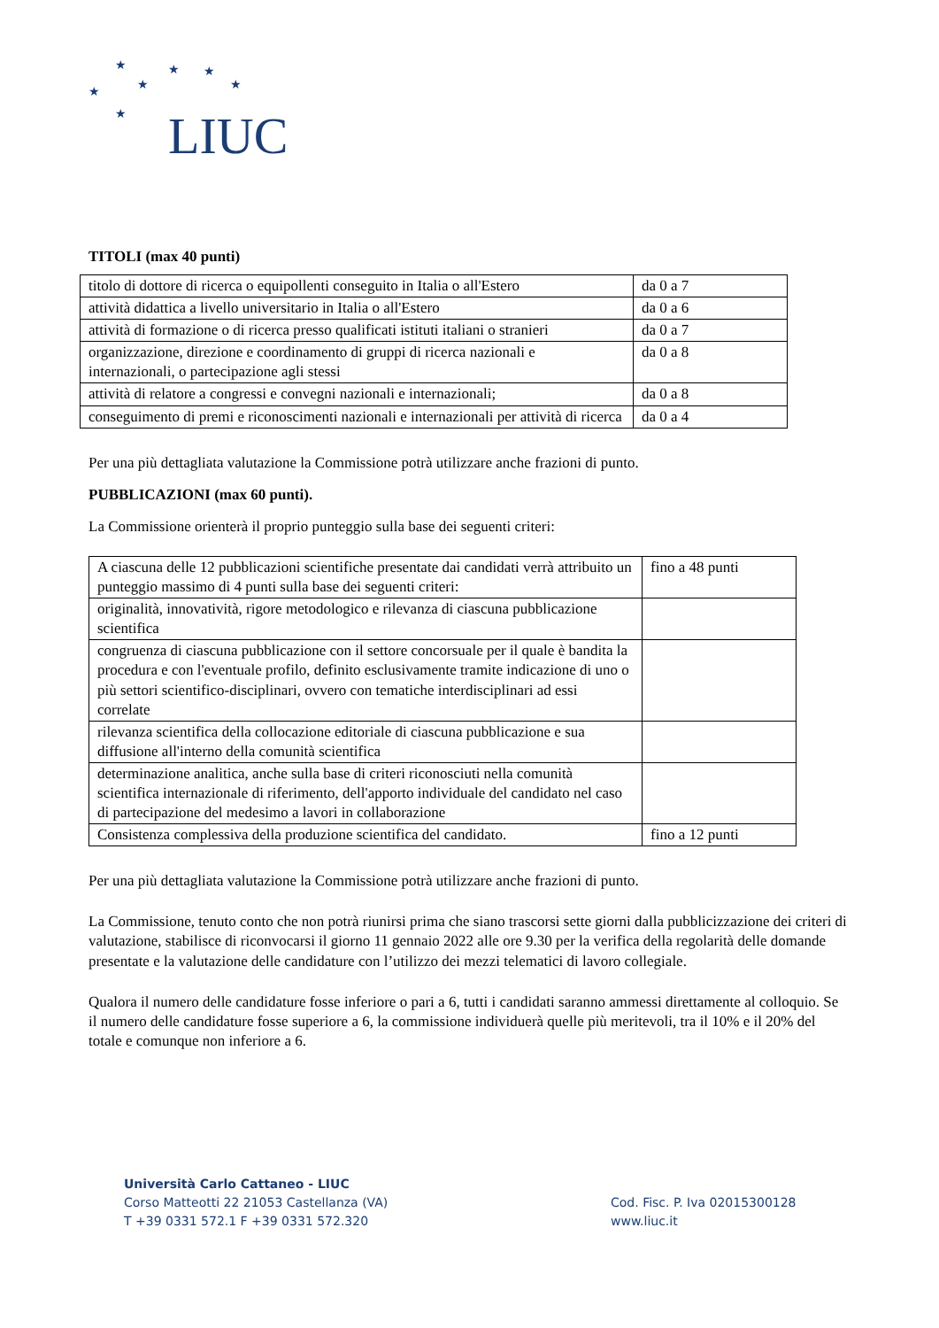★ ★ ★
★ ★ ★
★ LIUC
TITOLI (max 40 punti)
| titolo di dottore di ricerca o equipollenti conseguito in Italia o all'Estero | da 0 a 7 |
| attività didattica a livello universitario in Italia o all'Estero | da 0 a 6 |
| attività di formazione o di ricerca presso qualificati istituti italiani o stranieri | da 0 a 7 |
| organizzazione, direzione e coordinamento di gruppi di ricerca nazionali e internazionali, o partecipazione agli stessi | da 0 a 8 |
| attività di relatore a congressi e convegni nazionali e internazionali; | da 0 a 8 |
| conseguimento di premi e riconoscimenti nazionali e internazionali per attività di ricerca | da 0 a 4 |
Per una più dettagliata valutazione la Commissione potrà utilizzare anche frazioni di punto.
PUBBLICAZIONI (max 60 punti).
La Commissione orienterà il proprio punteggio sulla base dei seguenti criteri:
| A ciascuna delle 12 pubblicazioni scientifiche presentate dai candidati verrà attribuito un punteggio massimo di 4 punti sulla base dei seguenti criteri: | fino a 48 punti |
| originalità, innovatività, rigore metodologico e rilevanza di ciascuna pubblicazione scientifica | |
| congruenza di ciascuna pubblicazione con il settore concorsuale per il quale è bandita la procedura e con l'eventuale profilo, definito esclusivamente tramite indicazione di uno o più settori scientifico-disciplinari, ovvero con tematiche interdisciplinari ad essi correlate | |
| rilevanza scientifica della collocazione editoriale di ciascuna pubblicazione e sua diffusione all'interno della comunità scientifica | |
| determinazione analitica, anche sulla base di criteri riconosciuti nella comunità scientifica internazionale di riferimento, dell'apporto individuale del candidato nel caso di partecipazione del medesimo a lavori in collaborazione | |
| Consistenza complessiva della produzione scientifica del candidato. | fino a 12 punti |
Per una più dettagliata valutazione la Commissione potrà utilizzare anche frazioni di punto.
La Commissione, tenuto conto che non potrà riunirsi prima che siano trascorsi sette giorni dalla pubblicizzazione dei criteri di valutazione, stabilisce di riconvocarsi il giorno 11 gennaio 2022 alle ore 9.30 per la verifica della regolarità delle domande presentate e la valutazione delle candidature con l’utilizzo dei mezzi telematici di lavoro collegiale.
Qualora il numero delle candidature fosse inferiore o pari a 6, tutti i candidati saranno ammessi direttamente al colloquio. Se il numero delle candidature fosse superiore a 6, la commissione individuerà quelle più meritevoli, tra il 10% e il 20% del totale e comunque non inferiore a 6.
Università Carlo Cattaneo - LIUC
Corso Matteotti 22 21053 Castellanza (VA)
T +39 0331 572.1 F +39 0331 572.320
Cod. Fisc. P. Iva 02015300128
www.liuc.it